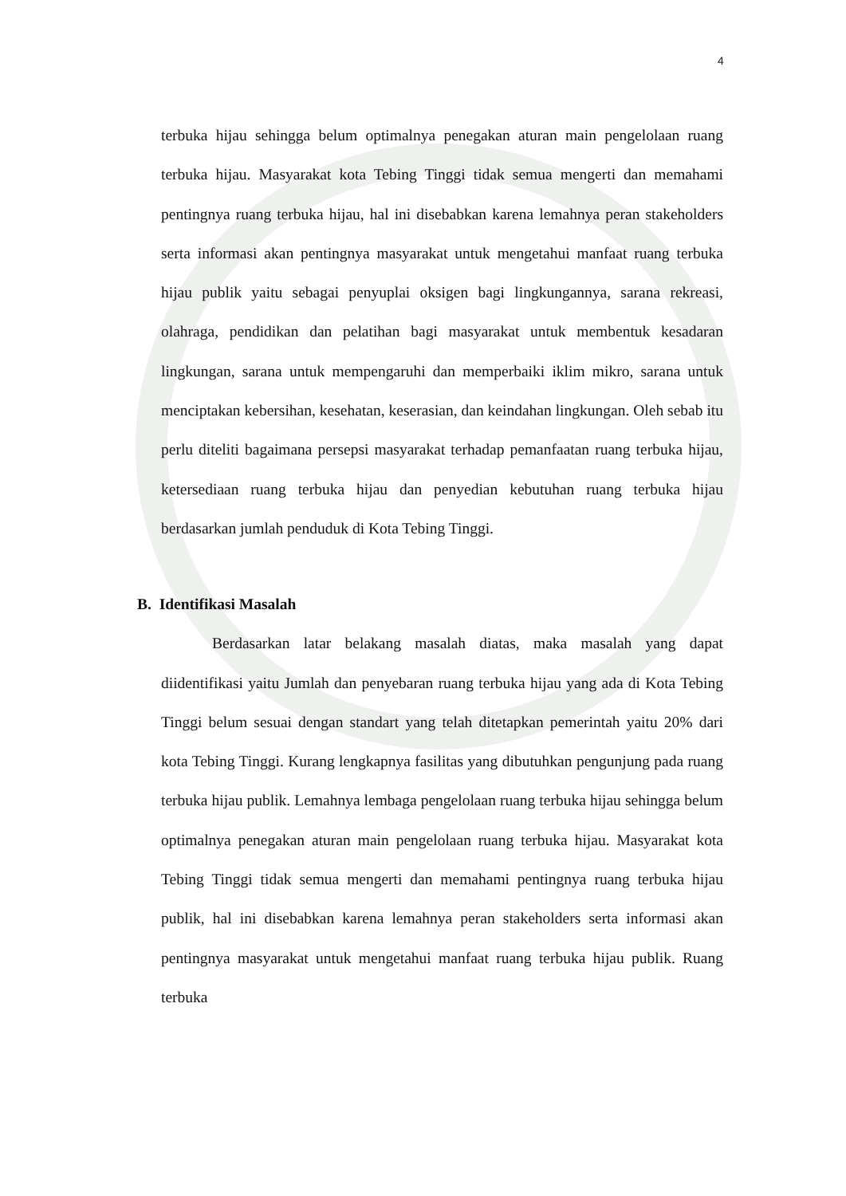4
terbuka hijau sehingga belum optimalnya penegakan aturan main pengelolaan ruang terbuka hijau. Masyarakat kota Tebing Tinggi tidak semua mengerti dan memahami pentingnya ruang terbuka hijau, hal ini disebabkan karena lemahnya peran stakeholders serta informasi akan pentingnya masyarakat untuk mengetahui manfaat ruang terbuka hijau publik yaitu sebagai penyuplai oksigen bagi lingkungannya, sarana rekreasi, olahraga, pendidikan dan pelatihan bagi masyarakat untuk membentuk kesadaran lingkungan, sarana untuk mempengaruhi dan memperbaiki iklim mikro, sarana untuk menciptakan kebersihan, kesehatan, keserasian, dan keindahan lingkungan. Oleh sebab itu perlu diteliti bagaimana persepsi masyarakat terhadap pemanfaatan ruang terbuka hijau, ketersediaan ruang terbuka hijau dan penyedian kebutuhan ruang terbuka hijau berdasarkan jumlah penduduk di Kota Tebing Tinggi.
B. Identifikasi Masalah
Berdasarkan latar belakang masalah diatas, maka masalah yang dapat diidentifikasi yaitu Jumlah dan penyebaran ruang terbuka hijau yang ada di Kota Tebing Tinggi belum sesuai dengan standart yang telah ditetapkan pemerintah yaitu 20% dari kota Tebing Tinggi. Kurang lengkapnya fasilitas yang dibutuhkan pengunjung pada ruang terbuka hijau publik. Lemahnya lembaga pengelolaan ruang terbuka hijau sehingga belum optimalnya penegakan aturan main pengelolaan ruang terbuka hijau. Masyarakat kota Tebing Tinggi tidak semua mengerti dan memahami pentingnya ruang terbuka hijau publik, hal ini disebabkan karena lemahnya peran stakeholders serta informasi akan pentingnya masyarakat untuk mengetahui manfaat ruang terbuka hijau publik. Ruang terbuka